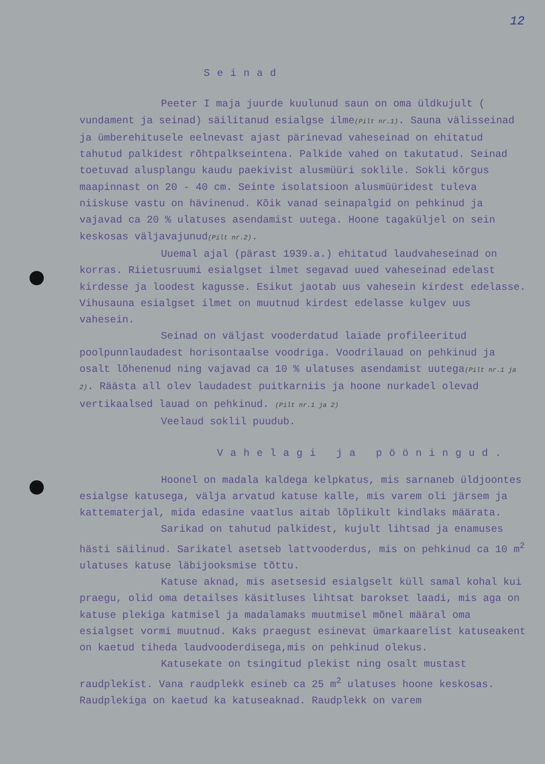12
Seinad
Peeter I maja juurde kuulunud saun on oma üldkujult ( vundament ja seinad) säilitanud esialgse ilme(Pilt nr.1). Sauna välisseinad ja ümberehitusele eelnevast ajast pärinevad vaheseinad on ehitatud tahutud palkidest rõhtpalkseintena. Palkide vahed on takutatud. Seinad toetuvad alusplangu kaudu paekivist alusmüüri soklile. Sokli kõrgus maapinnast on 20 - 40 cm. Seinte isolatsioon alusmüüridest tuleva niiskuse vastu on hävinenud. Kõik vanad seinapalgid on pehkinud ja vajavad ca 20 % ulatuses asendamist uutega. Hoone tagaküljel on sein keskosas väljavajunud(Pilt nr.2).
Uuemal ajal (pärast 1939.a.) ehitatud laudvaheseinad on korras. Riietusruumi esialgset ilmet segavad uued vaheseinad edelast kirdesse ja loodest kagusse. Esikut jaotab uus vahesein kirdest edelasse. Vihusauna esialgset ilmet on muutnud kirdest edelasse kulgev uus vahesein.
Seinad on väljast vooderdatud laiade profileeritud poolpunnlaudadest horisontaalse voodriga. Voodrilauad on pehkinud ja osalt lõhenenud ning vajavad ca 10 % ulatuses asendamist uutega(Pilt nr.1 ja 2). Räästa all olev laudadest puitkarniis ja hoone nurkadel olevad vertikaalsed lauad on pehkinud. (Pilt nr.1 ja 2)
Veelaud soklil puudub.
Vahelagi ja pööningud.
Hoonel on madala kaldega kelpkatus, mis sarnaneb üldjoontes esialgse katusega, välja arvatud katuse kalle, mis varem oli järsem ja kattematerjal, mida edasine vaatlus aitab lõplikult kindlaks määrata.
Sarikad on tahutud palkidest, kujult lihtsad ja enamuses hästi säilinud. Sarikatel asetseb lattvooderdus, mis on pehkinud ca 10 m<sup>2</sup> ulatuses katuse läbijooksmise tõttu.
Katuse aknad, mis asetsesid esialgselt küll samal kohal kui praegu, olid oma detailses käsitluses lihtsat barokset laadi, mis aga on katuse plekiga katmisel ja madalamaks muutmisel mõnel määral oma esialgset vormi muutnud. Kaks praegust esinevat ümarkaarelist katuseakent on kaetud tiheda laudvooderdisega,mis on pehkinud olekus.
Katusekate on tsingitud plekist ning osalt mustast raudplekist. Vana raudplekk esineb ca 25 m<sup>2</sup> ulatuses hoone keskosas. Raudplekiga on kaetud ka katuseaknad. Raudplekk on varem